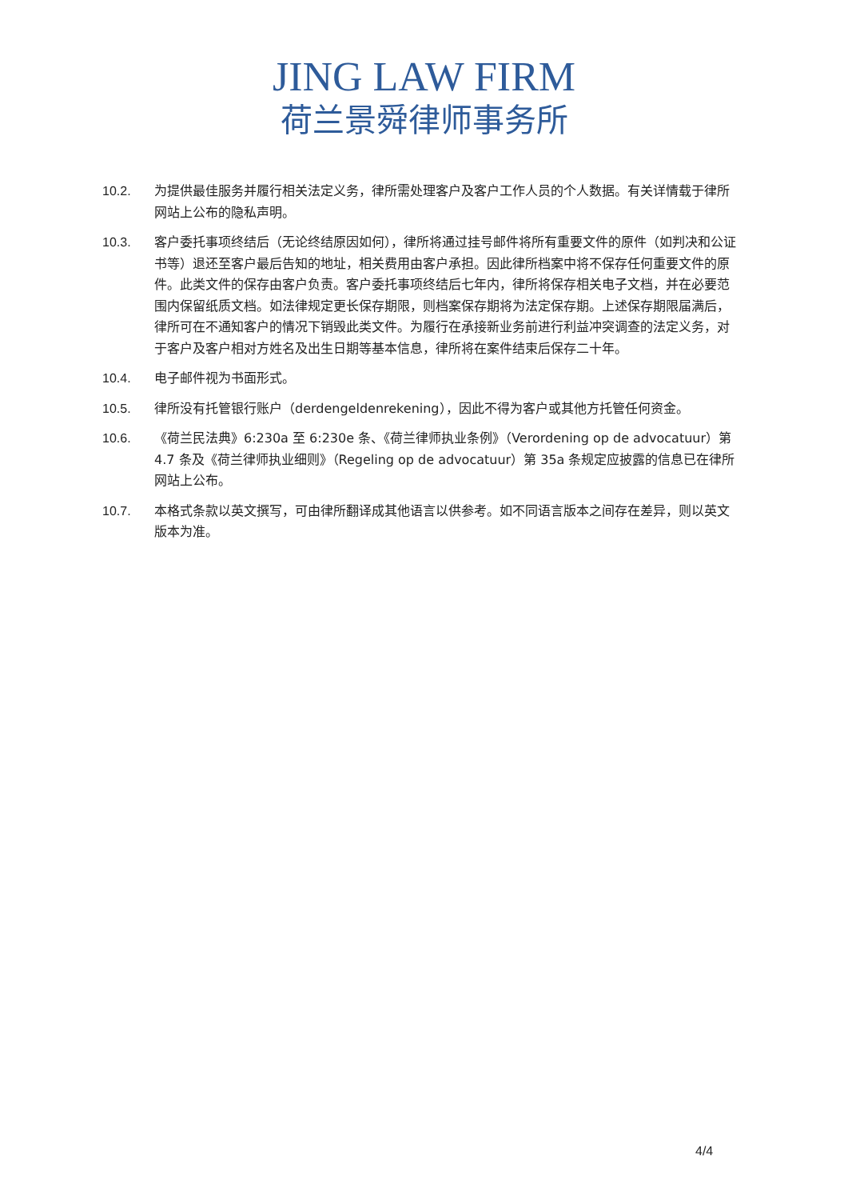JING LAW FIRM
荷兰景舜律师事务所
10.2. 为提供最佳服务并履行相关法定义务，律所需处理客户及客户工作人员的个人数据。有关详情载于律所网站上公布的隐私声明。
10.3. 客户委托事项终结后（无论终结原因如何），律所将通过挂号邮件将所有重要文件的原件（如判决和公证书等）退还至客户最后告知的地址，相关费用由客户承担。因此律所档案中将不保存任何重要文件的原件。此类文件的保存由客户负责。客户委托事项终结后七年内，律所将保存相关电子文档，并在必要范围内保留纸质文档。如法律规定更长保存期限，则档案保存期将为法定保存期。上述保存期限届满后，律所可在不通知客户的情况下销毁此类文件。为履行在承接新业务前进行利益冲突调查的法定义务，对于客户及客户相对方姓名及出生日期等基本信息，律所将在案件结束后保存二十年。
10.4. 电子邮件视为书面形式。
10.5. 律所没有托管银行账户（derdengeldenrekening），因此不得为客户或其他方托管任何资金。
10.6. 《荷兰民法典》6:230a 至 6:230e 条、《荷兰律师执业条例》（Verordening op de advocatuur）第 4.7 条及《荷兰律师执业细则》（Regeling op de advocatuur）第 35a 条规定应披露的信息已在律所网站上公布。
10.7. 本格式条款以英文撰写，可由律所翻译成其他语言以供参考。如不同语言版本之间存在差异，则以英文版本为准。
4/4